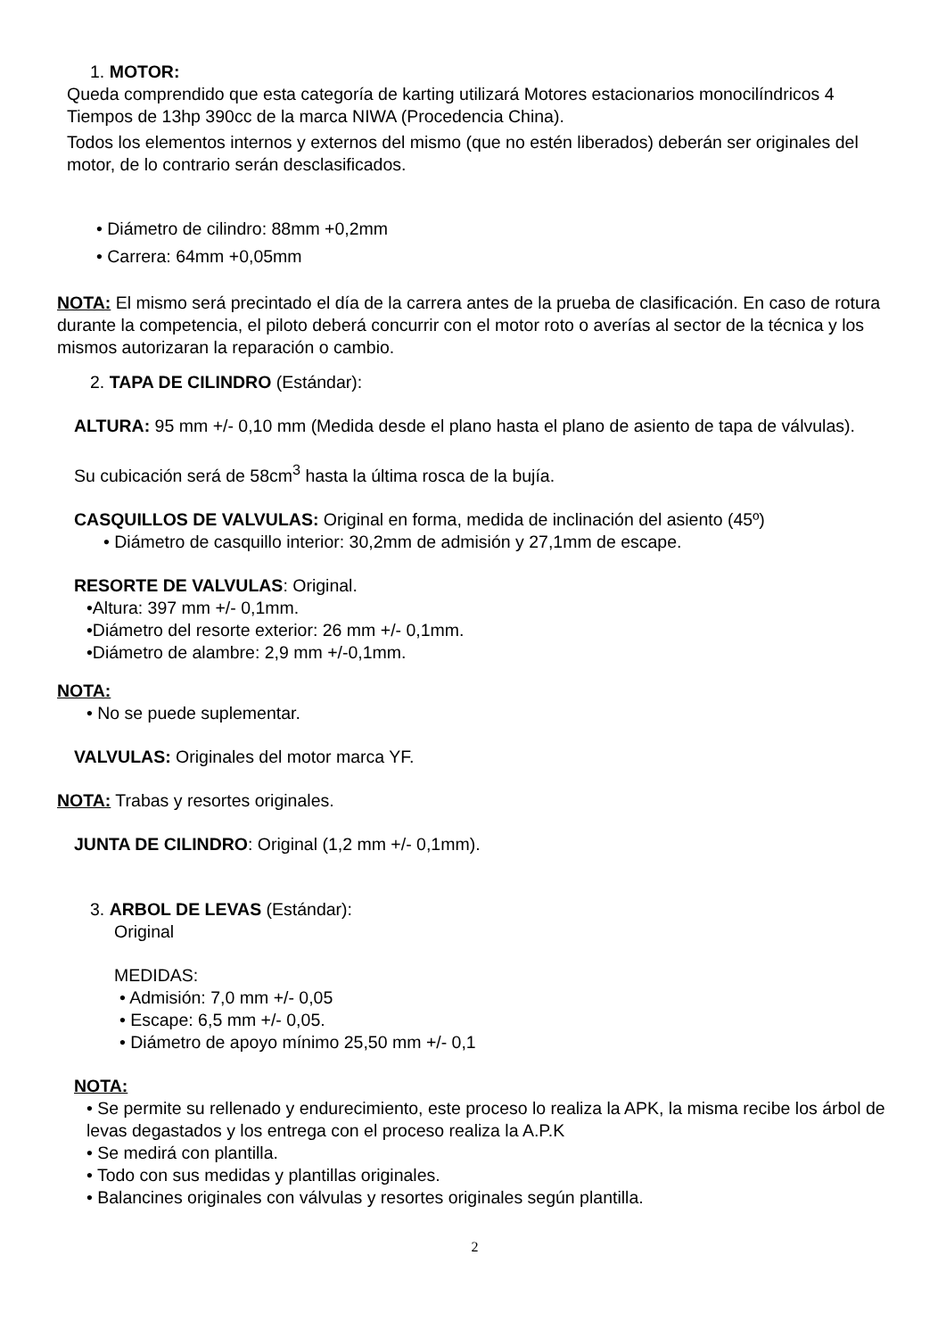1. MOTOR:
Queda comprendido que esta categoría de karting utilizará Motores estacionarios monocilíndricos 4 Tiempos de 13hp 390cc de la marca NIWA (Procedencia China).
Todos los elementos internos y externos del mismo (que no estén liberados) deberán ser originales del motor, de lo contrario serán desclasificados.
• Diámetro de cilindro: 88mm +0,2mm
• Carrera: 64mm +0,05mm
NOTA: El mismo será precintado el día de la carrera antes de la prueba de clasificación. En caso de rotura durante la competencia, el piloto deberá concurrir con el motor roto o averías al sector de la técnica y los mismos autorizaran la reparación o cambio.
2. TAPA DE CILINDRO (Estándar):
ALTURA: 95 mm +/- 0,10 mm (Medida desde el plano hasta el plano de asiento de tapa de válvulas).
Su cubicación será de 58cm<sup>3</sup> hasta la última rosca de la bujía.
CASQUILLOS DE VALVULAS: Original en forma, medida de inclinación del asiento (45º)
• Diámetro de casquillo interior: 30,2mm de admisión y 27,1mm de escape.
RESORTE DE VALVULAS: Original.
•Altura: 397 mm +/- 0,1mm.
•Diámetro del resorte exterior: 26 mm +/- 0,1mm.
•Diámetro de alambre: 2,9 mm +/-0,1mm.
NOTA:
• No se puede suplementar.
VALVULAS: Originales del motor marca YF.
NOTA: Trabas y resortes originales.
JUNTA DE CILINDRO: Original (1,2 mm +/- 0,1mm).
3. ARBOL DE LEVAS (Estándar):
Original
MEDIDAS:
• Admisión: 7,0 mm +/- 0,05
• Escape: 6,5 mm +/- 0,05.
• Diámetro de apoyo mínimo 25,50 mm +/- 0,1
NOTA:
• Se permite su rellenado y endurecimiento, este proceso lo realiza la APK, la misma recibe los árbol de levas degastados y los entrega con el proceso realiza la A.P.K
• Se medirá con plantilla.
• Todo con sus medidas y plantillas originales.
• Balancines originales con válvulas y resortes originales según plantilla.
2